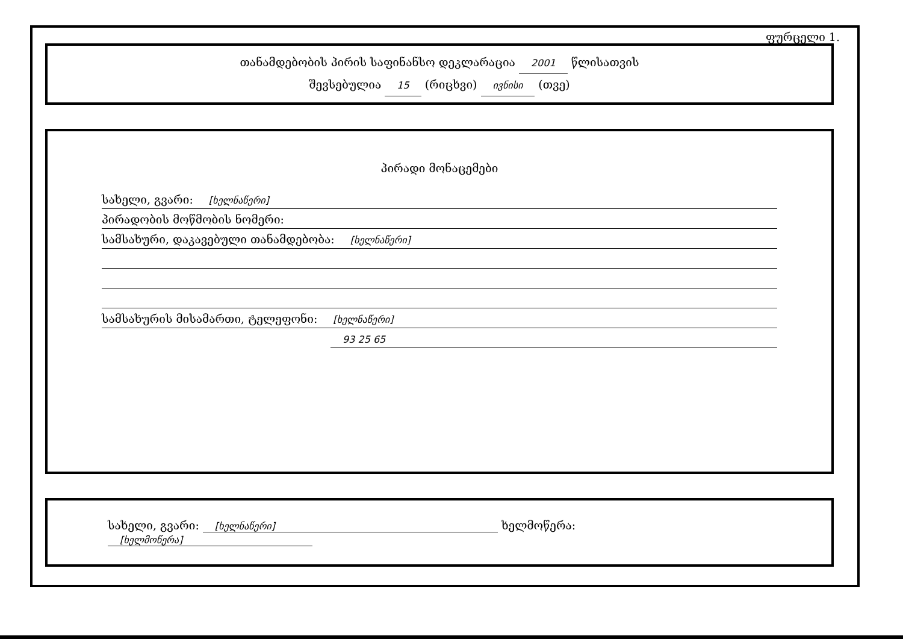ფურცელი 1.
თანამდებობის პირის საფინანსო დეკლარაცია 2001 წლისათვის
შევსებულია 15 (რიცხვი) ივნისი (თვე)
პირადი მონაცემები
სახელი, გვარი: [ხელნაწერი]
პირადობის მოწმობის ნომერი:
სამსახური, დაკავებული თანამდებობა: [ხელნაწერი]
სამსახურის მისამართი, ტელეფონი: [ხელნაწერი]
93 25 65
სახელი, გვარი: [ხელნაწერი] ხელმოწერა: [ხელმოწერა]